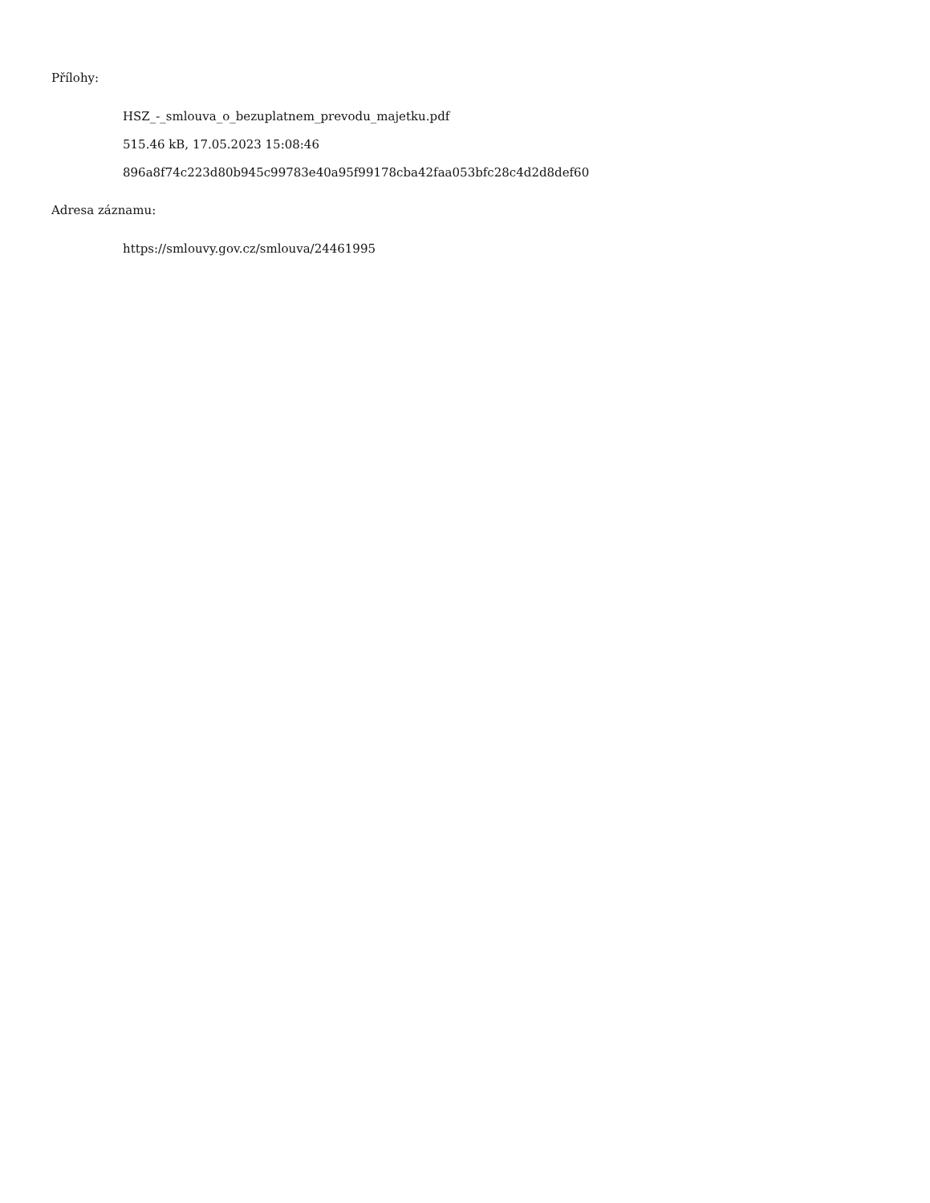Přílohy:
HSZ_-_smlouva_o_bezuplatnem_prevodu_majetku.pdf
515.46 kB, 17.05.2023 15:08:46
896a8f74c223d80b945c99783e40a95f99178cba42faa053bfc28c4d2d8def60
Adresa záznamu:
https://smlouvy.gov.cz/smlouva/24461995